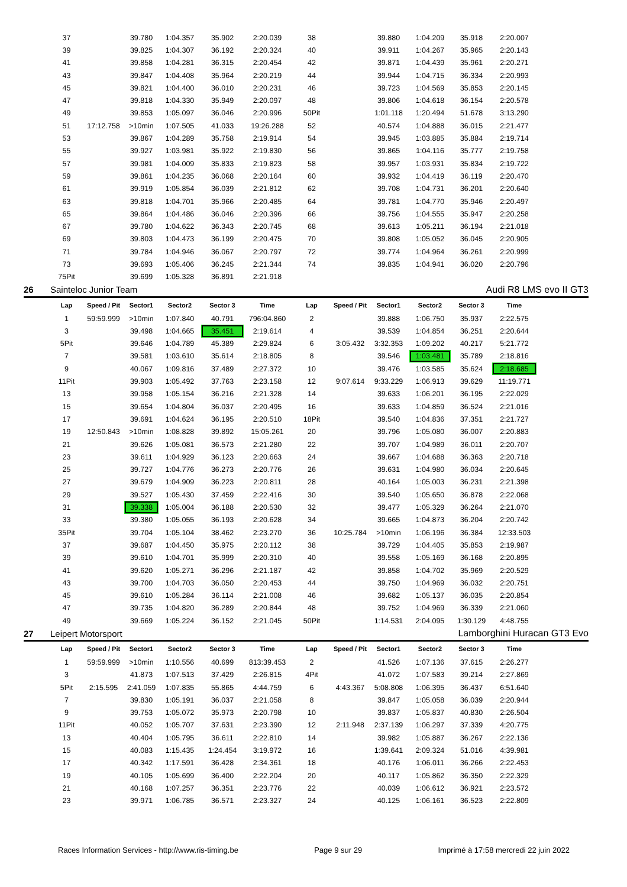| | 37 | | 39.780 | 1:04.357 | 35.902 | 2:20.039 | 38 | | 39.880 | 1:04.209 | 35.918 | 2:20.007 | |
| | 39 | | 39.825 | 1:04.307 | 36.192 | 2:20.324 | 40 | | 39.911 | 1:04.267 | 35.965 | 2:20.143 | |
| | 41 | | 39.858 | 1:04.281 | 36.315 | 2:20.454 | 42 | | 39.871 | 1:04.439 | 35.961 | 2:20.271 | |
| | 43 | | 39.847 | 1:04.408 | 35.964 | 2:20.219 | 44 | | 39.944 | 1:04.715 | 36.334 | 2:20.993 | |
| | 45 | | 39.821 | 1:04.400 | 36.010 | 2:20.231 | 46 | | 39.723 | 1:04.569 | 35.853 | 2:20.145 | |
| | 47 | | 39.818 | 1:04.330 | 35.949 | 2:20.097 | 48 | | 39.806 | 1:04.618 | 36.154 | 2:20.578 | |
| | 49 | | 39.853 | 1:05.097 | 36.046 | 2:20.996 | 50Pit | | 1:01.118 | 1:20.494 | 51.678 | 3:13.290 | |
| | 51 | 17:12.758 | >10min | 1:07.505 | 41.033 | 19:26.288 | 52 | | 40.574 | 1:04.888 | 36.015 | 2:21.477 | |
| | 53 | | 39.867 | 1:04.289 | 35.758 | 2:19.914 | 54 | | 39.945 | 1:03.885 | 35.884 | 2:19.714 | |
| | 55 | | 39.927 | 1:03.981 | 35.922 | 2:19.830 | 56 | | 39.865 | 1:04.116 | 35.777 | 2:19.758 | |
| | 57 | | 39.981 | 1:04.009 | 35.833 | 2:19.823 | 58 | | 39.957 | 1:03.931 | 35.834 | 2:19.722 | |
| | 59 | | 39.861 | 1:04.235 | 36.068 | 2:20.164 | 60 | | 39.932 | 1:04.419 | 36.119 | 2:20.470 | |
| | 61 | | 39.919 | 1:05.854 | 36.039 | 2:21.812 | 62 | | 39.708 | 1:04.731 | 36.201 | 2:20.640 | |
| | 63 | | 39.818 | 1:04.701 | 35.966 | 2:20.485 | 64 | | 39.781 | 1:04.770 | 35.946 | 2:20.497 | |
| | 65 | | 39.864 | 1:04.486 | 36.046 | 2:20.396 | 66 | | 39.756 | 1:04.555 | 35.947 | 2:20.258 | |
| | 67 | | 39.780 | 1:04.622 | 36.343 | 2:20.745 | 68 | | 39.613 | 1:05.211 | 36.194 | 2:21.018 | |
| | 69 | | 39.803 | 1:04.473 | 36.199 | 2:20.475 | 70 | | 39.808 | 1:05.052 | 36.045 | 2:20.905 | |
| | 71 | | 39.784 | 1:04.946 | 36.067 | 2:20.797 | 72 | | 39.774 | 1:04.964 | 36.261 | 2:20.999 | |
| | 73 | | 39.693 | 1:05.406 | 36.245 | 2:21.344 | 74 | | 39.835 | 1:04.941 | 36.020 | 2:20.796 | |
| | 75Pit | | 39.699 | 1:05.328 | 36.891 | 2:21.918 | | | | | | | |
| 26 | Sainteloc Junior Team | | | | Audi R8 LMS evo II GT3 | | | | | | | | |
| | Lap | Speed / Pit | Sector1 | Sector2 | Sector 3 | Time | Lap | Speed / Pit | Sector1 | Sector2 | Sector 3 | Time | |
| | 1 | 59:59.999 | >10min | 1:07.840 | 40.791 | 796:04.860 | 2 | | 39.888 | 1:06.750 | 35.937 | 2:22.575 | |
| | 3 | | 39.498 | 1:04.665 | 35.451 | 2:19.614 | 4 | | 39.539 | 1:04.854 | 36.251 | 2:20.644 | |
| | 5Pit | | 39.646 | 1:04.789 | 45.389 | 2:29.824 | 6 | 3:05.432 | 3:32.353 | 1:09.202 | 40.217 | 5:21.772 | |
| | 7 | | 39.581 | 1:03.610 | 35.614 | 2:18.805 | 8 | | 39.546 | 1:03.481 | 35.789 | 2:18.816 | |
| | 9 | | 40.067 | 1:09.816 | 37.489 | 2:27.372 | 10 | | 39.476 | 1:03.585 | 35.624 | 2:18.685 | |
| | 11Pit | | 39.903 | 1:05.492 | 37.763 | 2:23.158 | 12 | 9:07.614 | 9:33.229 | 1:06.913 | 39.629 | 11:19.771 | |
| | 13 | | 39.958 | 1:05.154 | 36.216 | 2:21.328 | 14 | | 39.633 | 1:06.201 | 36.195 | 2:22.029 | |
| | 15 | | 39.654 | 1:04.804 | 36.037 | 2:20.495 | 16 | | 39.633 | 1:04.859 | 36.524 | 2:21.016 | |
| | 17 | | 39.691 | 1:04.624 | 36.195 | 2:20.510 | 18Pit | | 39.540 | 1:04.836 | 37.351 | 2:21.727 | |
| | 19 | 12:50.843 | >10min | 1:08.828 | 39.892 | 15:05.261 | 20 | | 39.796 | 1:05.080 | 36.007 | 2:20.883 | |
| | 21 | | 39.626 | 1:05.081 | 36.573 | 2:21.280 | 22 | | 39.707 | 1:04.989 | 36.011 | 2:20.707 | |
| | 23 | | 39.611 | 1:04.929 | 36.123 | 2:20.663 | 24 | | 39.667 | 1:04.688 | 36.363 | 2:20.718 | |
| | 25 | | 39.727 | 1:04.776 | 36.273 | 2:20.776 | 26 | | 39.631 | 1:04.980 | 36.034 | 2:20.645 | |
| | 27 | | 39.679 | 1:04.909 | 36.223 | 2:20.811 | 28 | | 40.164 | 1:05.003 | 36.231 | 2:21.398 | |
| | 29 | | 39.527 | 1:05.430 | 37.459 | 2:22.416 | 30 | | 39.540 | 1:05.650 | 36.878 | 2:22.068 | |
| | 31 | | 39.338 | 1:05.004 | 36.188 | 2:20.530 | 32 | | 39.477 | 1:05.329 | 36.264 | 2:21.070 | |
| | 33 | | 39.380 | 1:05.055 | 36.193 | 2:20.628 | 34 | | 39.665 | 1:04.873 | 36.204 | 2:20.742 | |
| | 35Pit | | 39.704 | 1:05.104 | 38.462 | 2:23.270 | 36 | 10:25.784 | >10min | 1:06.196 | 36.384 | 12:33.503 | |
| | 37 | | 39.687 | 1:04.450 | 35.975 | 2:20.112 | 38 | | 39.729 | 1:04.405 | 35.853 | 2:19.987 | |
| | 39 | | 39.610 | 1:04.701 | 35.999 | 2:20.310 | 40 | | 39.558 | 1:05.169 | 36.168 | 2:20.895 | |
| | 41 | | 39.620 | 1:05.271 | 36.296 | 2:21.187 | 42 | | 39.858 | 1:04.702 | 35.969 | 2:20.529 | |
| | 43 | | 39.700 | 1:04.703 | 36.050 | 2:20.453 | 44 | | 39.750 | 1:04.969 | 36.032 | 2:20.751 | |
| | 45 | | 39.610 | 1:05.284 | 36.114 | 2:21.008 | 46 | | 39.682 | 1:05.137 | 36.035 | 2:20.854 | |
| | 47 | | 39.735 | 1:04.820 | 36.289 | 2:20.844 | 48 | | 39.752 | 1:04.969 | 36.339 | 2:21.060 | |
| | 49 | | 39.669 | 1:05.224 | 36.152 | 2:21.045 | 50Pit | | 1:14.531 | 2:04.095 | 1:30.129 | 4:48.755 | |
| 27 | Leipert Motorsport | | | | Lamborghini Huracan GT3 Evo | | | | | | | | |
| | Lap | Speed / Pit | Sector1 | Sector2 | Sector 3 | Time | Lap | Speed / Pit | Sector1 | Sector2 | Sector 3 | Time | |
| | 1 | 59:59.999 | >10min | 1:10.556 | 40.699 | 813:39.453 | 2 | | 41.526 | 1:07.136 | 37.615 | 2:26.277 | |
| | 3 | | 41.873 | 1:07.513 | 37.429 | 2:26.815 | 4Pit | | 41.072 | 1:07.583 | 39.214 | 2:27.869 | |
| | 5Pit | 2:15.595 | 2:41.059 | 1:07.835 | 55.865 | 4:44.759 | 6 | 4:43.367 | 5:08.808 | 1:06.395 | 36.437 | 6:51.640 | |
| | 7 | | 39.830 | 1:05.191 | 36.037 | 2:21.058 | 8 | | 39.847 | 1:05.058 | 36.039 | 2:20.944 | |
| | 9 | | 39.753 | 1:05.072 | 35.973 | 2:20.798 | 10 | | 39.837 | 1:05.837 | 40.830 | 2:26.504 | |
| | 11Pit | | 40.052 | 1:05.707 | 37.631 | 2:23.390 | 12 | 2:11.948 | 2:37.139 | 1:06.297 | 37.339 | 4:20.775 | |
| | 13 | | 40.404 | 1:05.795 | 36.611 | 2:22.810 | 14 | | 39.982 | 1:05.887 | 36.267 | 2:22.136 | |
| | 15 | | 40.083 | 1:15.435 | 1:24.454 | 3:19.972 | 16 | | 1:39.641 | 2:09.324 | 51.016 | 4:39.981 | |
| | 17 | | 40.342 | 1:17.591 | 36.428 | 2:34.361 | 18 | | 40.176 | 1:06.011 | 36.266 | 2:22.453 | |
| | 19 | | 40.105 | 1:05.699 | 36.400 | 2:22.204 | 20 | | 40.117 | 1:05.862 | 36.350 | 2:22.329 | |
| | 21 | | 40.168 | 1:07.257 | 36.351 | 2:23.776 | 22 | | 40.039 | 1:06.612 | 36.921 | 2:23.572 | |
| | 23 | | 39.971 | 1:06.785 | 36.571 | 2:23.327 | 24 | | 40.125 | 1:06.161 | 36.523 | 2:22.809 | |
Races Information Services - http://www.ris-timing.be Page 9 sur 29 Imprimé à 17:58 mercredi 22 juin 2022